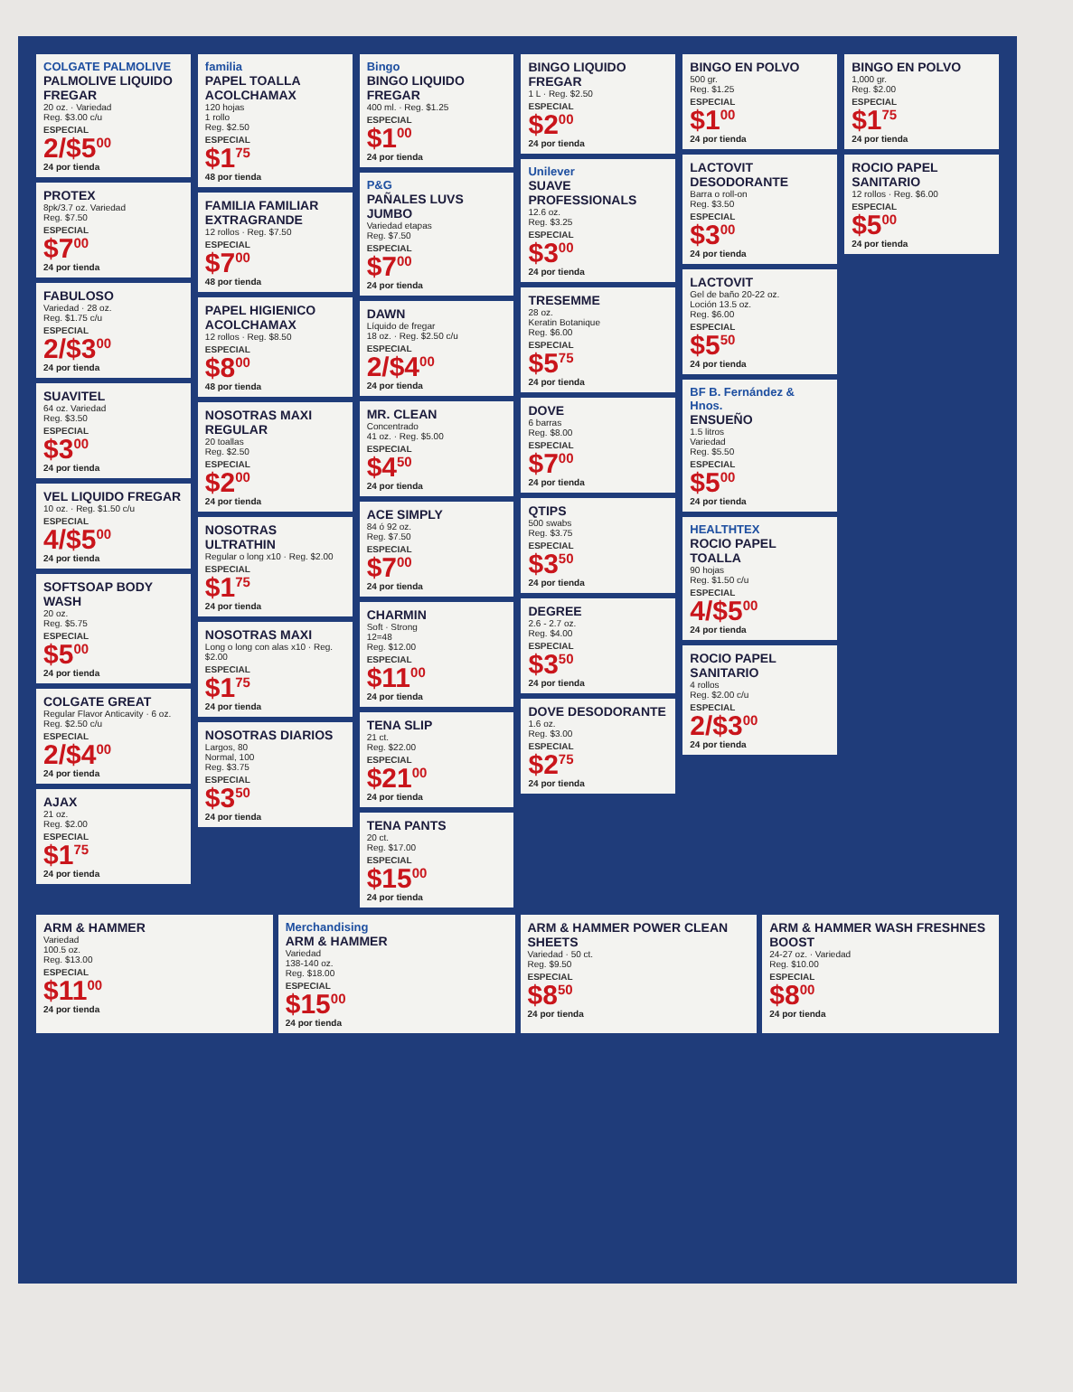COLGATE PALMOLIVE
PALMOLIVE LIQUIDO FREGAR
20 oz. · Variedad
Reg. $3.00 c/u
ESPECIAL
2/$5<sup>00</sup>
24 por tienda
PROTEX
8pk/3.7 oz. Variedad
Reg. $7.50
ESPECIAL
$7<sup>00</sup>
24 por tienda
FABULOSO
Variedad · 28 oz.
Reg. $1.75 c/u
ESPECIAL
2/$3<sup>00</sup>
24 por tienda
SUAVITEL
64 oz. Variedad
Reg. $3.50
ESPECIAL
$3<sup>00</sup>
24 por tienda
VEL LIQUIDO FREGAR
10 oz. · Reg. $1.50 c/u
ESPECIAL
4/$5<sup>00</sup>
24 por tienda
SOFTSOAP BODY WASH
20 oz.
Reg. $5.75
ESPECIAL
$5<sup>00</sup>
24 por tienda
COLGATE GREAT
Regular Flavor Anticavity · 6 oz.
Reg. $2.50 c/u
ESPECIAL
2/$4<sup>00</sup>
24 por tienda
AJAX
21 oz.
Reg. $2.00
ESPECIAL
$1<sup>75</sup>
24 por tienda
familia
PAPEL TOALLA ACOLCHAMAX
120 hojas
1 rollo
Reg. $2.50
ESPECIAL
$1<sup>75</sup>
48 por tienda
FAMILIA FAMILIAR EXTRAGRANDE
12 rollos · Reg. $7.50
ESPECIAL
$7<sup>00</sup>
48 por tienda
PAPEL HIGIENICO ACOLCHAMAX
12 rollos · Reg. $8.50
ESPECIAL
$8<sup>00</sup>
48 por tienda
NOSOTRAS MAXI REGULAR
20 toallas
Reg. $2.50
ESPECIAL
$2<sup>00</sup>
24 por tienda
NOSOTRAS ULTRATHIN
Regular o long x10 · Reg. $2.00
ESPECIAL
$1<sup>75</sup>
24 por tienda
NOSOTRAS MAXI
Long o long con alas x10 · Reg. $2.00
ESPECIAL
$1<sup>75</sup>
24 por tienda
NOSOTRAS DIARIOS
Largos, 80
Normal, 100
Reg. $3.75
ESPECIAL
$3<sup>50</sup>
24 por tienda
Bingo
BINGO LIQUIDO FREGAR
400 ml. · Reg. $1.25
ESPECIAL
$1<sup>00</sup>
24 por tienda
P&G
PAÑALES LUVS JUMBO
Variedad etapas
Reg. $7.50
ESPECIAL
$7<sup>00</sup>
24 por tienda
DAWN
Líquido de fregar
18 oz. · Reg. $2.50 c/u
ESPECIAL
2/$4<sup>00</sup>
24 por tienda
MR. CLEAN
Concentrado
41 oz. · Reg. $5.00
ESPECIAL
$4<sup>50</sup>
24 por tienda
ACE SIMPLY
84 ó 92 oz.
Reg. $7.50
ESPECIAL
$7<sup>00</sup>
24 por tienda
CHARMIN
Soft · Strong
12=48
Reg. $12.00
ESPECIAL
$11<sup>00</sup>
24 por tienda
TENA SLIP
21 ct.
Reg. $22.00
ESPECIAL
$21<sup>00</sup>
24 por tienda
TENA PANTS
20 ct.
Reg. $17.00
ESPECIAL
$15<sup>00</sup>
24 por tienda
BINGO LIQUIDO FREGAR
1 L · Reg. $2.50
ESPECIAL
$2<sup>00</sup>
24 por tienda
Unilever
SUAVE PROFESSIONALS
12.6 oz.
Reg. $3.25
ESPECIAL
$3<sup>00</sup>
24 por tienda
TRESEMME
28 oz.
Keratin Botanique
Reg. $6.00
ESPECIAL
$5<sup>75</sup>
24 por tienda
DOVE
6 barras
Reg. $8.00
ESPECIAL
$7<sup>00</sup>
24 por tienda
QTIPS
500 swabs
Reg. $3.75
ESPECIAL
$3<sup>50</sup>
24 por tienda
DEGREE
2.6 - 2.7 oz.
Reg. $4.00
ESPECIAL
$3<sup>50</sup>
24 por tienda
DOVE DESODORANTE
1.6 oz.
Reg. $3.00
ESPECIAL
$2<sup>75</sup>
24 por tienda
BINGO EN POLVO
500 gr.
Reg. $1.25
ESPECIAL
$1<sup>00</sup>
24 por tienda
LACTOVIT DESODORANTE
Barra o roll-on
Reg. $3.50
ESPECIAL
$3<sup>00</sup>
24 por tienda
LACTOVIT
Gel de baño 20-22 oz.
Loción 13.5 oz.
Reg. $6.00
ESPECIAL
$5<sup>50</sup>
24 por tienda
BF B. Fernández & Hnos.
ENSUEÑO
1.5 litros
Variedad
Reg. $5.50
ESPECIAL
$5<sup>00</sup>
24 por tienda
HEALTHTEX
ROCIO PAPEL TOALLA
90 hojas
Reg. $1.50 c/u
ESPECIAL
4/$5<sup>00</sup>
24 por tienda
ROCIO PAPEL SANITARIO
4 rollos
Reg. $2.00 c/u
ESPECIAL
2/$3<sup>00</sup>
24 por tienda
BINGO EN POLVO
1,000 gr.
Reg. $2.00
ESPECIAL
$1<sup>75</sup>
24 por tienda
ROCIO PAPEL SANITARIO
12 rollos · Reg. $6.00
ESPECIAL
$5<sup>00</sup>
24 por tienda
ARM & HAMMER
Variedad
100.5 oz.
Reg. $13.00
ESPECIAL
$11<sup>00</sup>
24 por tienda
Merchandising
ARM & HAMMER
Variedad
138-140 oz.
Reg. $18.00
ESPECIAL
$15<sup>00</sup>
24 por tienda
ARM & HAMMER POWER CLEAN SHEETS
Variedad · 50 ct.
Reg. $9.50
ESPECIAL
$8<sup>50</sup>
24 por tienda
ARM & HAMMER WASH FRESHNES BOOST
24-27 oz. · Variedad
Reg. $10.00
ESPECIAL
$8<sup>00</sup>
24 por tienda